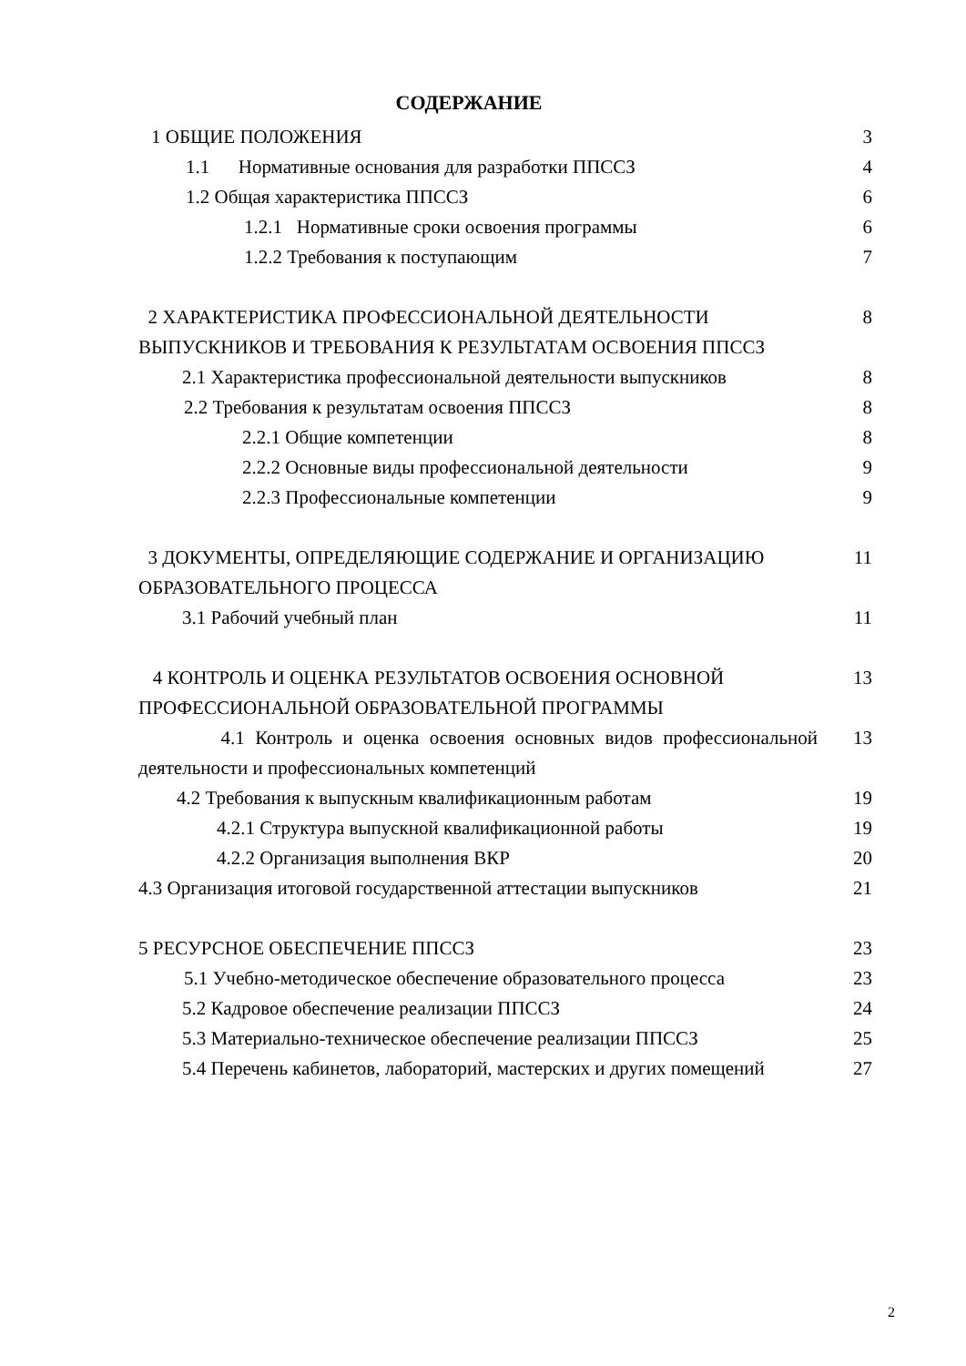СОДЕРЖАНИЕ
| 1 ОБЩИЕ ПОЛОЖЕНИЯ | 3 |
| 1.1 Нормативные основания для разработки ППССЗ | 4 |
| 1.2 Общая характеристика ППССЗ | 6 |
| 1.2.1 Нормативные сроки освоения программы | 6 |
| 1.2.2 Требования к поступающим | 7 |
| 2 ХАРАКТЕРИСТИКА ПРОФЕССИОНАЛЬНОЙ ДЕЯТЕЛЬНОСТИ ВЫПУСКНИКОВ И ТРЕБОВАНИЯ К РЕЗУЛЬТАТАМ ОСВОЕНИЯ ППССЗ | 8 |
| 2.1 Характеристика профессиональной деятельности выпускников | 8 |
| 2.2 Требования к результатам освоения ППССЗ | 8 |
| 2.2.1 Общие компетенции | 8 |
| 2.2.2 Основные виды профессиональной деятельности | 9 |
| 2.2.3 Профессиональные компетенции | 9 |
| 3 ДОКУМЕНТЫ, ОПРЕДЕЛЯЮЩИЕ СОДЕРЖАНИЕ И ОРГАНИЗАЦИЮ ОБРАЗОВАТЕЛЬНОГО ПРОЦЕССА | 11 |
| 3.1 Рабочий учебный план | 11 |
| 4 КОНТРОЛЬ И ОЦЕНКА РЕЗУЛЬТАТОВ ОСВОЕНИЯ ОСНОВНОЙ ПРОФЕССИОНАЛЬНОЙ ОБРАЗОВАТЕЛЬНОЙ ПРОГРАММЫ | 13 |
| 4.1 Контроль и оценка освоения основных видов профессиональной деятельности и профессиональных компетенций | 13 |
| 4.2 Требования к выпускным квалификационным работам | 19 |
| 4.2.1 Структура выпускной квалификационной работы | 19 |
| 4.2.2 Организация выполнения ВКР | 20 |
| 4.3 Организация итоговой государственной аттестации выпускников | 21 |
| 5 РЕСУРСНОЕ ОБЕСПЕЧЕНИЕ ППССЗ | 23 |
| 5.1 Учебно-методическое обеспечение образовательного процесса | 23 |
| 5.2 Кадровое обеспечение реализации ППССЗ | 24 |
| 5.3 Материально-техническое обеспечение реализации ППССЗ | 25 |
| 5.4 Перечень кабинетов, лабораторий, мастерских и других помещений | 27 |
2